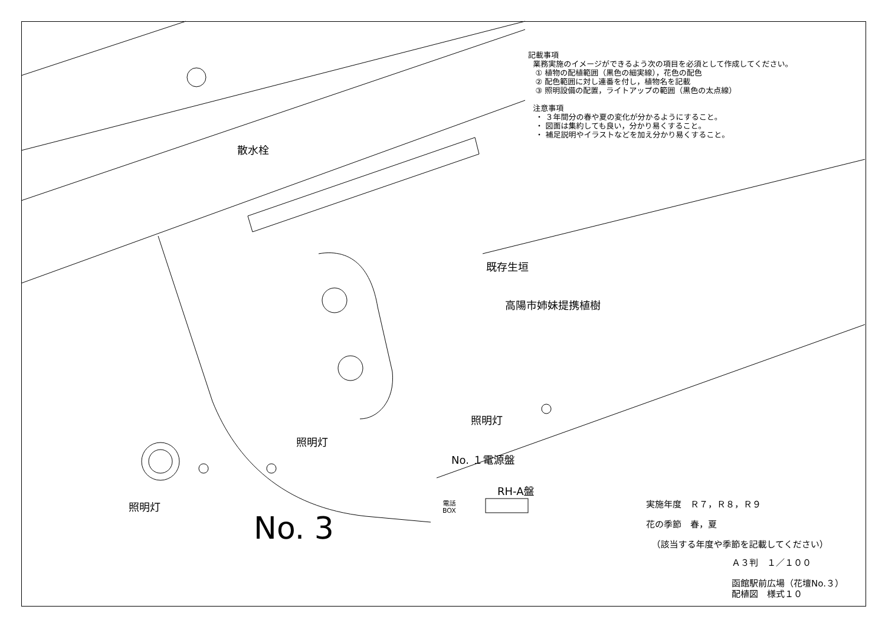記載事項
業務実施のイメージができるよう次の項目を必須として作成してください。
① 植物の配植範囲（黒色の細実線），花色の配色
② 配色範囲に対し連番を付し，植物名を記載
③ 照明設備の配置，ライトアップの範囲（黒色の太点線）
注意事項
・ ３年間分の春や夏の変化が分かるようにすること。
・ 図面は集約しても良い，分かり易くすること。
・ 補足説明やイラストなどを加え分かり易くすること。
散水栓
既存生垣
高陽市姉妹提携植樹
照明灯
照明灯
照明灯
No. １電源盤
RH-A盤
電話
BOX
No. 3
実施年度　Ｒ７，Ｒ８，Ｒ９
花の季節　春，夏
（該当する年度や季節を記載してください）
Ａ３判　１／１００
函館駅前広場（花壇No.３）
配植図　様式１０